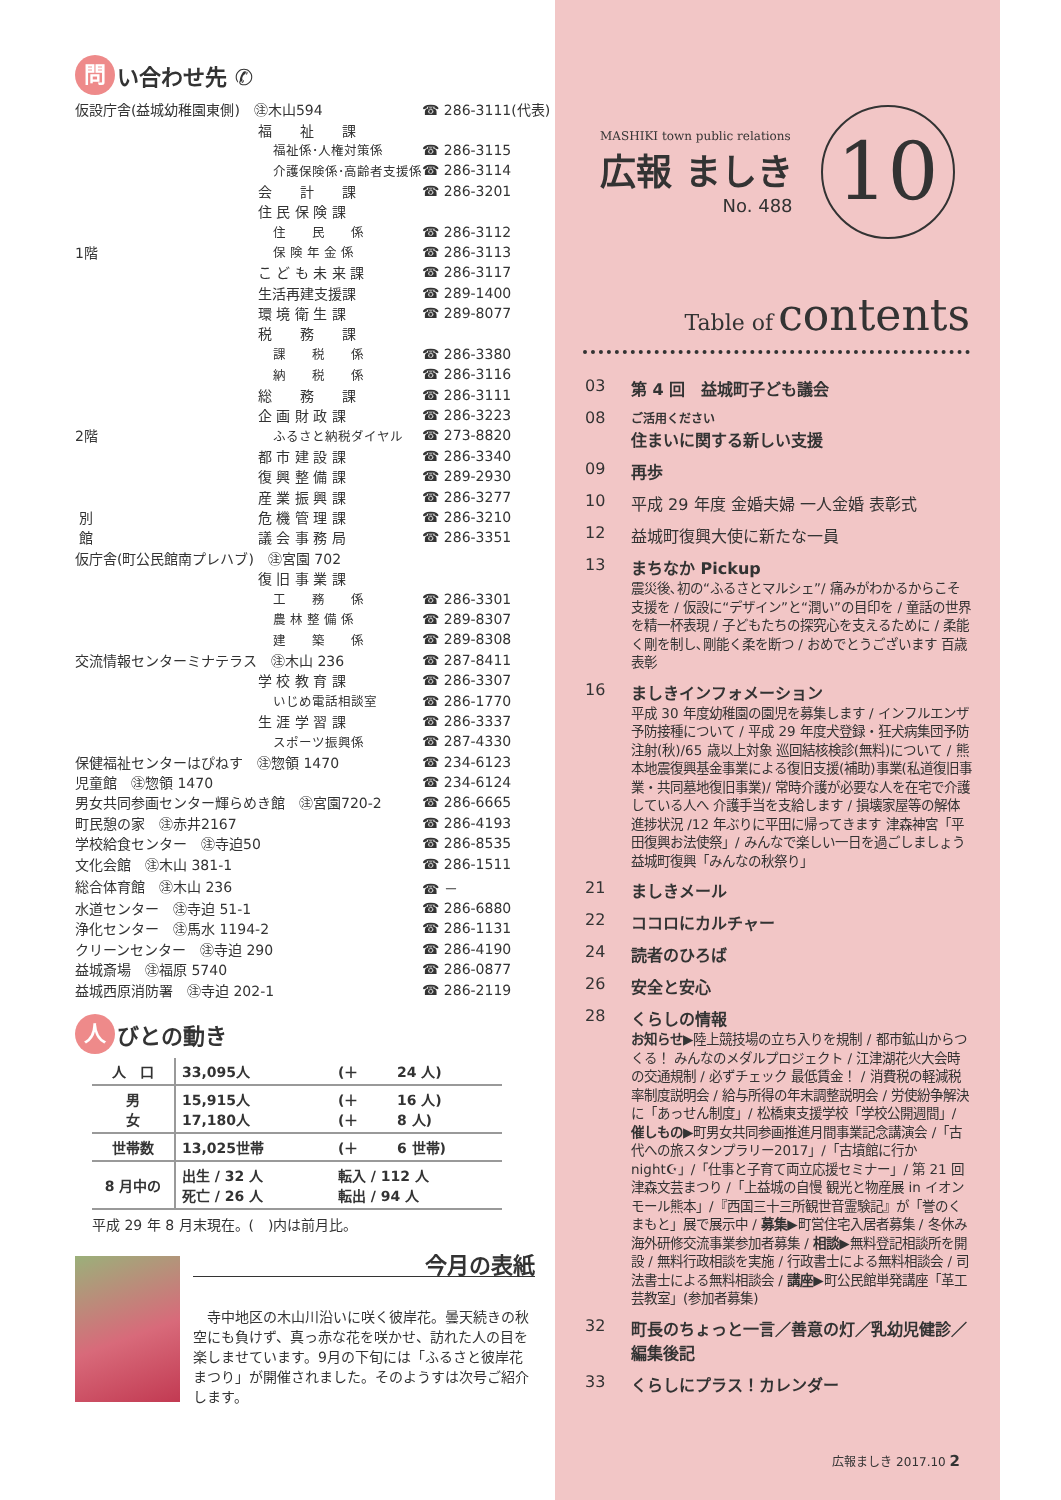問 い合わせ先 ✆
| 仮設庁舎(益城幼稚園東側) ㊟木山594 | | ☎ 286-3111(代表) |
| | 福 祉 課 | |
| | 福祉係･人権対策係 | ☎ 286-3115 |
| | 介護保険係･高齢者支援係 | ☎ 286-3114 |
| | 会 計 課 | ☎ 286-3201 |
| | 住 民 保 険 課 | |
| | 住 民 係 | ☎ 286-3112 |
| 1階 | 保 険 年 金 係 | ☎ 286-3113 |
| | こ ど も 未 来 課 | ☎ 286-3117 |
| | 生活再建支援課 | ☎ 289-1400 |
| | 環 境 衛 生 課 | ☎ 289-8077 |
| | 税 務 課 | |
| | 課 税 係 | ☎ 286-3380 |
| | 納 税 係 | ☎ 286-3116 |
| | 総 務 課 | ☎ 286-3111 |
| | 企 画 財 政 課 | ☎ 286-3223 |
| 2階 | ふるさと納税ダイヤル | ☎ 273-8820 |
| | 都 市 建 設 課 | ☎ 286-3340 |
| | 復 興 整 備 課 | ☎ 289-2930 |
| | 産 業 振 興 課 | ☎ 286-3277 |
| 別 | 危 機 管 理 課 | ☎ 286-3210 |
| 館 | 議 会 事 務 局 | ☎ 286-3351 |
| 仮庁舎(町公民館南プレハブ) ㊟宮園 702 | | |
| | 復 旧 事 業 課 | |
| | 工 務 係 | ☎ 286-3301 |
| | 農 林 整 備 係 | ☎ 289-8307 |
| | 建 築 係 | ☎ 289-8308 |
| 交流情報センターミナテラス ㊟木山 236 | | ☎ 287-8411 |
| | 学 校 教 育 課 | ☎ 286-3307 |
| | いじめ電話相談室 | ☎ 286-1770 |
| | 生 涯 学 習 課 | ☎ 286-3337 |
| | スポーツ振興係 | ☎ 287-4330 |
| 保健福祉センターはぴねす ㊟惣領 1470 | | ☎ 234-6123 |
| 児童館 ㊟惣領 1470 | | ☎ 234-6124 |
| 男女共同参画センター輝らめき館 ㊟宮園720-2 | | ☎ 286-6665 |
| 町民憩の家 ㊟赤井2167 | | ☎ 286-4193 |
| 学校給食センター ㊟寺迫50 | | ☎ 286-8535 |
| 文化会館 ㊟木山 381-1 | | ☎ 286-1511 |
| 総合体育館 ㊟木山 236 | | ☎ － |
| 水道センター ㊟寺迫 51-1 | | ☎ 286-6880 |
| 浄化センター ㊟馬水 1194-2 | | ☎ 286-1131 |
| クリーンセンター ㊟寺迫 290 | | ☎ 286-4190 |
| 益城斎場 ㊟福原 5740 | | ☎ 286-0877 |
| 益城西原消防署 ㊟寺迫 202-1 | | ☎ 286-2119 |
人 びとの動き
| 人 口 | 33,095人 | (＋ | 24 人) |
| 男 女 | 15,915人 17,180人 | (＋ (＋ | 16 人) 8 人) |
| 世帯数 | 13,025世帯 | (＋ | 6 世帯) |
| 8 月中の | 出生 / 32 人 死亡 / 26 人 | 転入 / 112 人 転出 / 94 人 | |
平成 29 年 8 月末現在。(　)内は前月比。
今月の表紙
　寺中地区の木山川沿いに咲く彼岸花。曇天続きの秋空にも負けず、真っ赤な花を咲かせ、訪れた人の目を楽しませています。9月の下旬には「ふるさと彼岸花まつり」が開催されました。そのようすは次号ご紹介します。
MASHIKI town public relations
広報 ましき
No. 488
10
Table of contents
03 第 4 回　益城町子ども議会
08 ご活用ください
住まいに関する新しい支援
09 再歩
10 平成 29 年度 金婚夫婦 一人金婚 表彰式
12 益城町復興大使に新たな一員
13 まちなか Pickup
震災後､初の“ふるさとマルシェ”/ 痛みがわかるからこそ支援を / 仮設に“デザイン”と“潤い”の目印を / 童話の世界を精一杯表現 / 子どもたちの探究心を支えるために / 柔能く剛を制し､剛能く柔を断つ / おめでとうございます 百歳表彰
16 ましきインフォメーション
平成 30 年度幼稚園の園児を募集します / インフルエンザ予防接種について / 平成 29 年度犬登録・狂犬病集団予防注射(秋)/65 歳以上対象 巡回結核検診(無料)について / 熊本地震復興基金事業による復旧支援(補助)事業(私道復旧事業・共同墓地復旧事業)/ 常時介護が必要な人を在宅で介護している人へ 介護手当を支給します / 損壊家屋等の解体進捗状況 /12 年ぶりに平田に帰ってきます 津森神宮「平田復興お法使祭」/ みんなで楽しい一日を過ごしましょう 益城町復興「みんなの秋祭り」
21 ましきメール
22 ココロにカルチャー
24 読者のひろば
26 安全と安心
28 くらしの情報
お知らせ▶陸上競技場の立ち入りを規制 / 都市鉱山からつくる！ みんなのメダルプロジェクト / 江津湖花火大会時の交通規制 / 必ずチェック 最低賃金！ / 消費税の軽減税率制度説明会 / 給与所得の年末調整説明会 / 労使紛争解決に「あっせん制度」/ 松橋東支援学校「学校公開週間」/ 催しもの▶町男女共同参画推進月間事業記念講演会 /「古代への旅スタンプラリー2017」/「古墳館に行か night☪」/「仕事と子育て両立応援セミナー」/ 第 21 回 津森文芸まつり /「上益城の自慢 観光と物産展 in イオンモール熊本」/『西国三十三所観世音霊験記』が「誉のくまもと」展で展示中 / 募集▶町営住宅入居者募集 / 冬休み海外研修交流事業参加者募集 / 相談▶無料登記相談所を開設 / 無料行政相談を実施 / 行政書士による無料相談会 / 司法書士による無料相談会 / 講座▶町公民館単発講座「革工芸教室」(参加者募集)
32 町長のちょっと一言／善意の灯／乳幼児健診／編集後記
33 くらしにプラス！カレンダー
広報ましき 2017.10 2